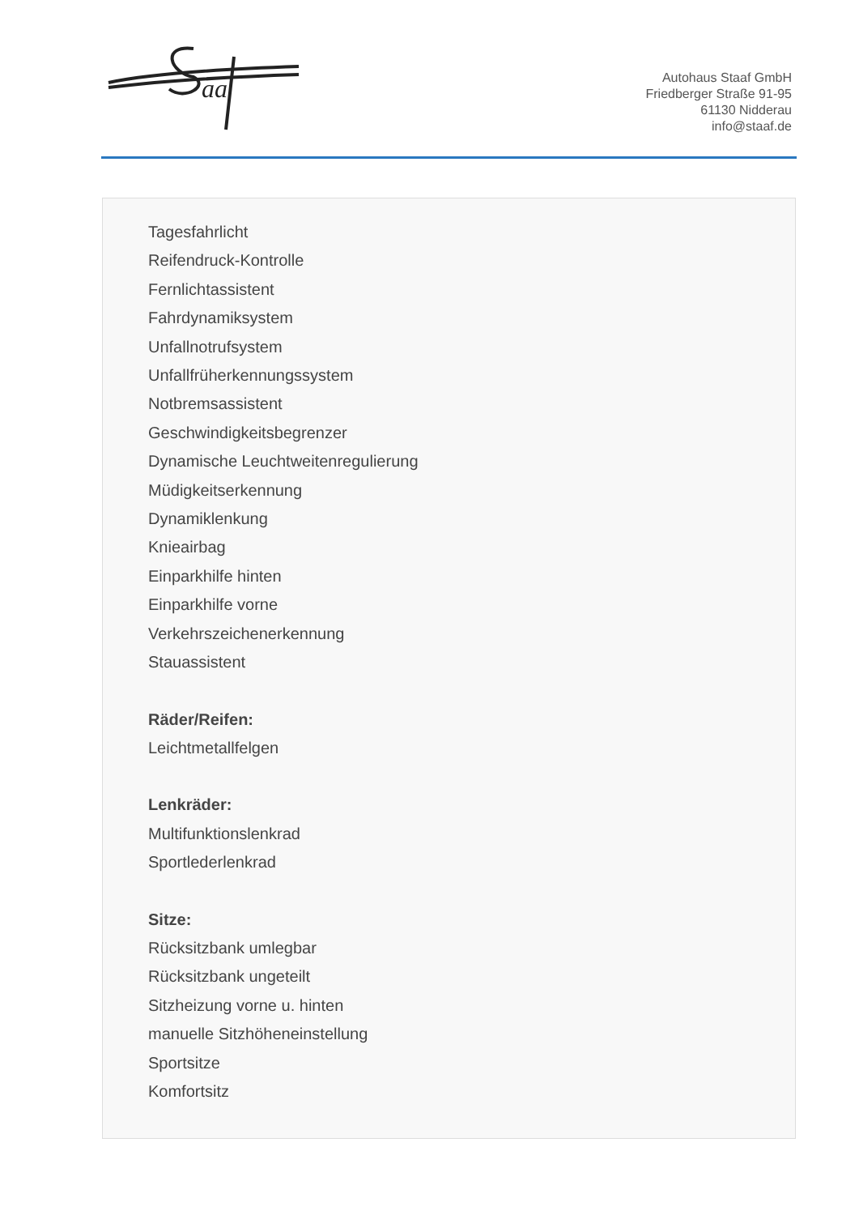aa
Autohaus Staaf GmbH
Friedberger Straße 91-95
61130 Nidderau
info@staaf.de
Tagesfahrlicht
Reifendruck-Kontrolle
Fernlichtassistent
Fahrdynamiksystem
Unfallnotrufsystem
Unfallfrüherkennungssystem
Notbremsassistent
Geschwindigkeitsbegrenzer
Dynamische Leuchtweitenregulierung
Müdigkeitserkennung
Dynamiklenkung
Knieairbag
Einparkhilfe hinten
Einparkhilfe vorne
Verkehrszeichenerkennung
Stauassistent
Räder/Reifen:
Leichtmetallfelgen
Lenkräder:
Multifunktionslenkrad
Sportlederlenkrad
Sitze:
Rücksitzbank umlegbar
Rücksitzbank ungeteilt
Sitzheizung vorne u. hinten
manuelle Sitzhöheneinstellung
Sportsitze
Komfortsitz